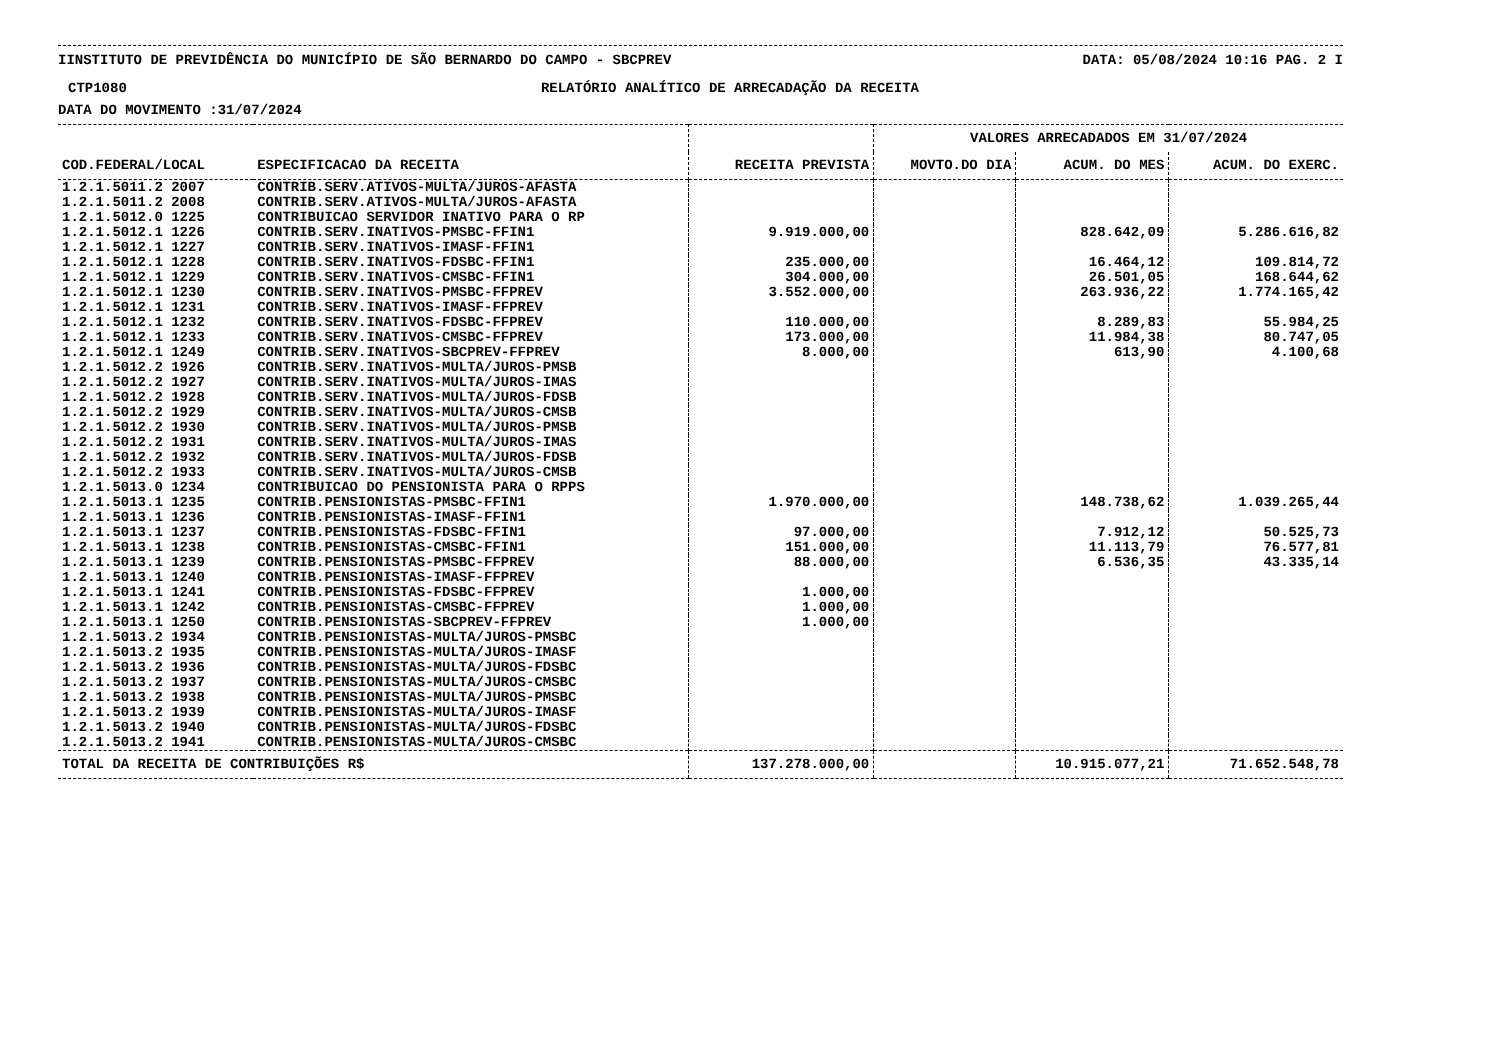IINSTITUTO DE PREVIDÊNCIA DO MUNICÍPIO DE SÃO BERNARDO DO CAMPO - SBCPREV DATA: 05/08/2024 10:16 PAG. 2 I
CTP1080 RELATÓRIO ANALÍTICO DE ARRECADAÇÃO DA RECEITA
DATA DO MOVIMENTO :31/07/2024
| COD.FEDERAL/LOCAL | ESPECIFICACAO DA RECEITA | RECEITA PREVISTA | VALORES ARRECADADOS EM 31/07/2024 | | |
| --- | --- | --- | --- | --- | --- |
| | | | MOVTO.DO DIA | ACUM. DO MES | ACUM. DO EXERC. |
| 1.2.1.5011.2 2007 | CONTRIB.SERV.ATIVOS-MULTA/JUROS-AFASTA | | | | |
| 1.2.1.5011.2 2008 | CONTRIB.SERV.ATIVOS-MULTA/JUROS-AFASTA | | | | |
| 1.2.1.5012.0 1225 | CONTRIBUICAO SERVIDOR INATIVO PARA O RP | | | | |
| 1.2.1.5012.1 1226 | CONTRIB.SERV.INATIVOS-PMSBC-FFIN1 | 9.919.000,00 | | 828.642,09 | 5.286.616,82 |
| 1.2.1.5012.1 1227 | CONTRIB.SERV.INATIVOS-IMASF-FFIN1 | | | | |
| 1.2.1.5012.1 1228 | CONTRIB.SERV.INATIVOS-FDSBC-FFIN1 | 235.000,00 | | 16.464,12 | 109.814,72 |
| 1.2.1.5012.1 1229 | CONTRIB.SERV.INATIVOS-CMSBC-FFIN1 | 304.000,00 | | 26.501,05 | 168.644,62 |
| 1.2.1.5012.1 1230 | CONTRIB.SERV.INATIVOS-PMSBC-FFPREV | 3.552.000,00 | | 263.936,22 | 1.774.165,42 |
| 1.2.1.5012.1 1231 | CONTRIB.SERV.INATIVOS-IMASF-FFPREV | | | | |
| 1.2.1.5012.1 1232 | CONTRIB.SERV.INATIVOS-FDSBC-FFPREV | 110.000,00 | | 8.289,83 | 55.984,25 |
| 1.2.1.5012.1 1233 | CONTRIB.SERV.INATIVOS-CMSBC-FFPREV | 173.000,00 | | 11.984,38 | 80.747,05 |
| 1.2.1.5012.1 1249 | CONTRIB.SERV.INATIVOS-SBCPREV-FFPREV | 8.000,00 | | 613,90 | 4.100,68 |
| 1.2.1.5012.2 1926 | CONTRIB.SERV.INATIVOS-MULTA/JUROS-PMSB | | | | |
| 1.2.1.5012.2 1927 | CONTRIB.SERV.INATIVOS-MULTA/JUROS-IMAS | | | | |
| 1.2.1.5012.2 1928 | CONTRIB.SERV.INATIVOS-MULTA/JUROS-FDSB | | | | |
| 1.2.1.5012.2 1929 | CONTRIB.SERV.INATIVOS-MULTA/JUROS-CMSB | | | | |
| 1.2.1.5012.2 1930 | CONTRIB.SERV.INATIVOS-MULTA/JUROS-PMSB | | | | |
| 1.2.1.5012.2 1931 | CONTRIB.SERV.INATIVOS-MULTA/JUROS-IMAS | | | | |
| 1.2.1.5012.2 1932 | CONTRIB.SERV.INATIVOS-MULTA/JUROS-FDSB | | | | |
| 1.2.1.5012.2 1933 | CONTRIB.SERV.INATIVOS-MULTA/JUROS-CMSB | | | | |
| 1.2.1.5013.0 1234 | CONTRIBUICAO DO PENSIONISTA PARA O RPPS | | | | |
| 1.2.1.5013.1 1235 | CONTRIB.PENSIONISTAS-PMSBC-FFIN1 | 1.970.000,00 | | 148.738,62 | 1.039.265,44 |
| 1.2.1.5013.1 1236 | CONTRIB.PENSIONISTAS-IMASF-FFIN1 | | | | |
| 1.2.1.5013.1 1237 | CONTRIB.PENSIONISTAS-FDSBC-FFIN1 | 97.000,00 | | 7.912,12 | 50.525,73 |
| 1.2.1.5013.1 1238 | CONTRIB.PENSIONISTAS-CMSBC-FFIN1 | 151.000,00 | | 11.113,79 | 76.577,81 |
| 1.2.1.5013.1 1239 | CONTRIB.PENSIONISTAS-PMSBC-FFPREV | 88.000,00 | | 6.536,35 | 43.335,14 |
| 1.2.1.5013.1 1240 | CONTRIB.PENSIONISTAS-IMASF-FFPREV | | | | |
| 1.2.1.5013.1 1241 | CONTRIB.PENSIONISTAS-FDSBC-FFPREV | 1.000,00 | | | |
| 1.2.1.5013.1 1242 | CONTRIB.PENSIONISTAS-CMSBC-FFPREV | 1.000,00 | | | |
| 1.2.1.5013.1 1250 | CONTRIB.PENSIONISTAS-SBCPREV-FFPREV | 1.000,00 | | | |
| 1.2.1.5013.2 1934 | CONTRIB.PENSIONISTAS-MULTA/JUROS-PMSBC | | | | |
| 1.2.1.5013.2 1935 | CONTRIB.PENSIONISTAS-MULTA/JUROS-IMASF | | | | |
| 1.2.1.5013.2 1936 | CONTRIB.PENSIONISTAS-MULTA/JUROS-FDSBC | | | | |
| 1.2.1.5013.2 1937 | CONTRIB.PENSIONISTAS-MULTA/JUROS-CMSBC | | | | |
| 1.2.1.5013.2 1938 | CONTRIB.PENSIONISTAS-MULTA/JUROS-PMSBC | | | | |
| 1.2.1.5013.2 1939 | CONTRIB.PENSIONISTAS-MULTA/JUROS-IMASF | | | | |
| 1.2.1.5013.2 1940 | CONTRIB.PENSIONISTAS-MULTA/JUROS-FDSBC | | | | |
| 1.2.1.5013.2 1941 | CONTRIB.PENSIONISTAS-MULTA/JUROS-CMSBC | | | | |
| TOTAL DA RECEITA DE CONTRIBUIÇÕES R$ | | 137.278.000,00 | | 10.915.077,21 | 71.652.548,78 |